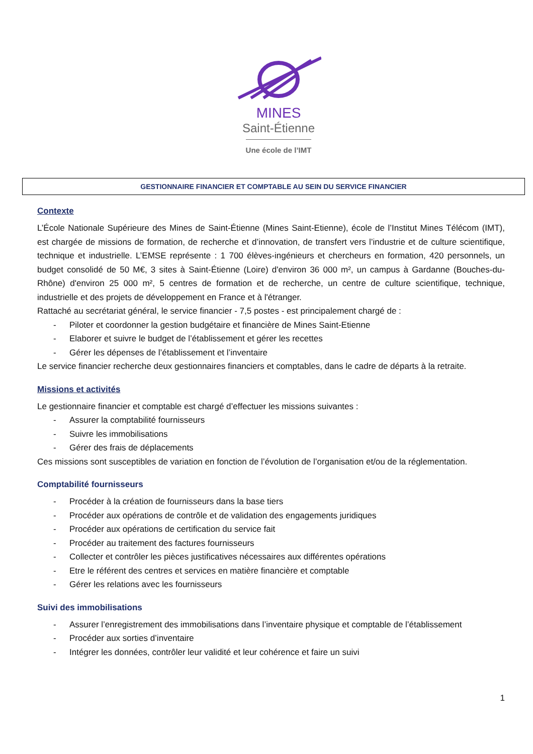MINES
Saint-Étienne
Une école de l’IMT
GESTIONNAIRE FINANCIER ET COMPTABLE AU SEIN DU SERVICE FINANCIER
Contexte
L’École Nationale Supérieure des Mines de Saint-Étienne (Mines Saint-Etienne), école de l’Institut Mines Télécom (IMT), est chargée de missions de formation, de recherche et d’innovation, de transfert vers l’industrie et de culture scientifique, technique et industrielle. L’EMSE représente : 1 700 élèves-ingénieurs et chercheurs en formation, 420 personnels, un budget consolidé de 50 M€, 3 sites à Saint-Étienne (Loire) d'environ 36 000 m², un campus à Gardanne (Bouches-du-Rhône) d'environ 25 000 m², 5 centres de formation et de recherche, un centre de culture scientifique, technique, industrielle et des projets de développement en France et à l'étranger.
Rattaché au secrétariat général, le service financier - 7,5 postes - est principalement chargé de :
- Piloter et coordonner la gestion budgétaire et financière de Mines Saint-Etienne
- Elaborer et suivre le budget de l’établissement et gérer les recettes
- Gérer les dépenses de l’établissement et l’inventaire
Le service financier recherche deux gestionnaires financiers et comptables, dans le cadre de départs à la retraite.
Missions et activités
Le gestionnaire financier et comptable est chargé d’effectuer les missions suivantes :
- Assurer la comptabilité fournisseurs
- Suivre les immobilisations
- Gérer des frais de déplacements
Ces missions sont susceptibles de variation en fonction de l’évolution de l’organisation et/ou de la réglementation.
Comptabilité fournisseurs
- Procéder à la création de fournisseurs dans la base tiers
- Procéder aux opérations de contrôle et de validation des engagements juridiques
- Procéder aux opérations de certification du service fait
- Procéder au traitement des factures fournisseurs
- Collecter et contrôler les pièces justificatives nécessaires aux différentes opérations
- Etre le référent des centres et services en matière financière et comptable
- Gérer les relations avec les fournisseurs
Suivi des immobilisations
- Assurer l’enregistrement des immobilisations dans l’inventaire physique et comptable de l’établissement
- Procéder aux sorties d’inventaire
- Intégrer les données, contrôler leur validité et leur cohérence et faire un suivi
1